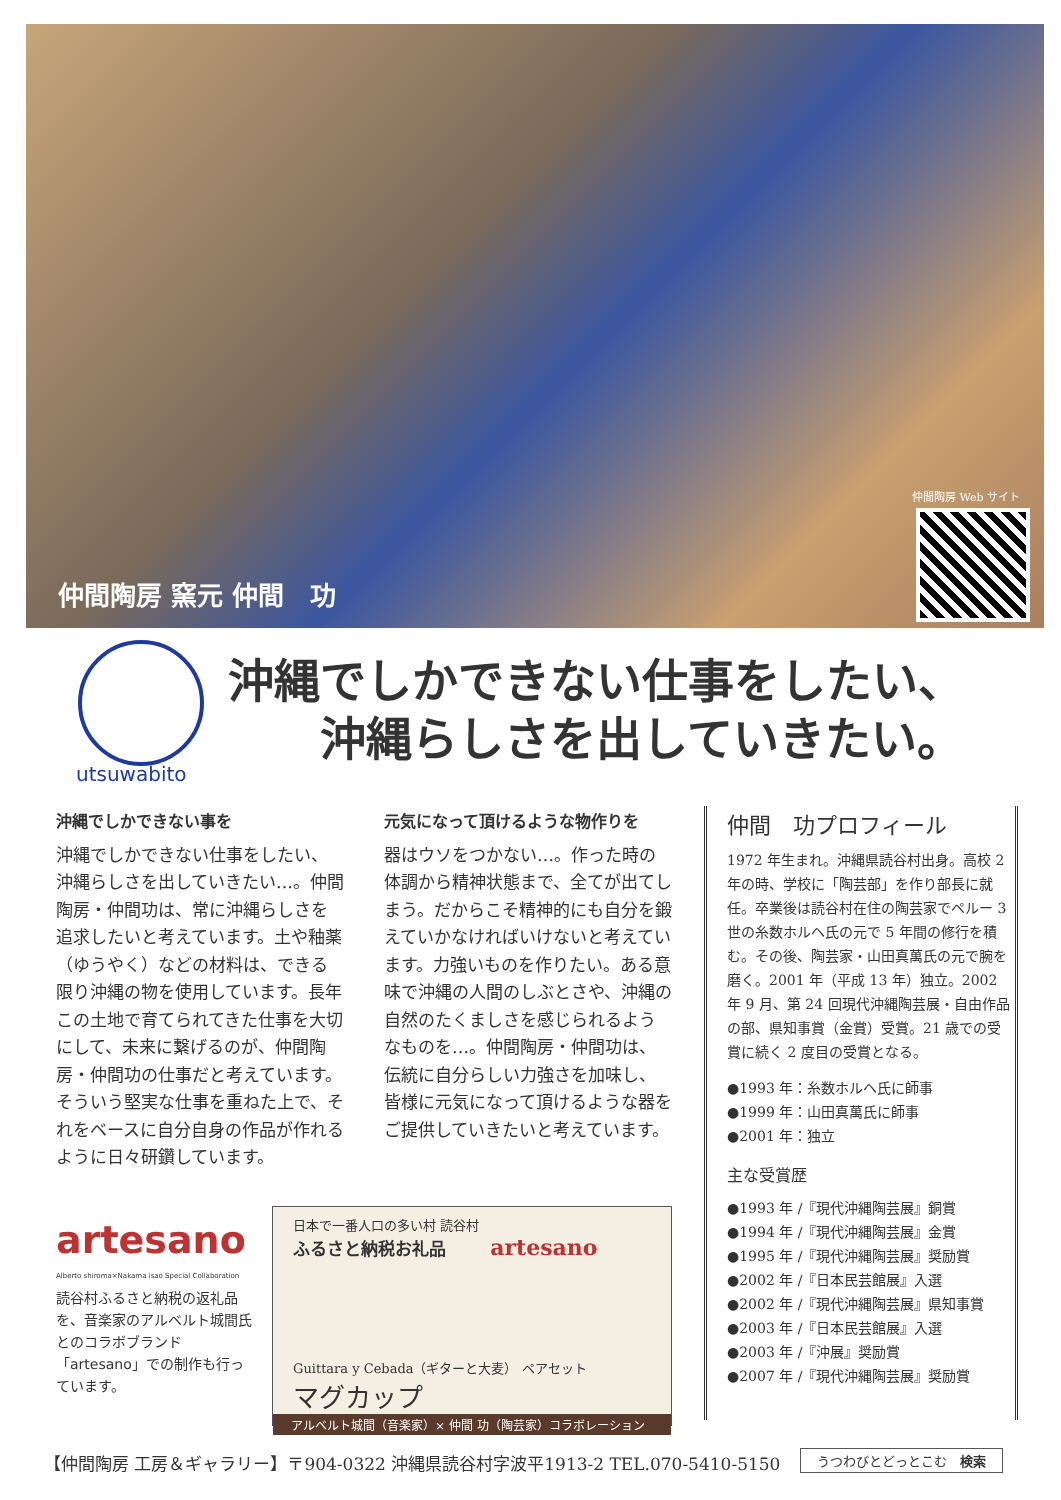仲間陶房 窯元 仲間　功
仲間陶房 Web サイト
utsuwabito
沖縄でしかできない仕事をしたい、
　　沖縄らしさを出していきたい。
沖縄でしかできない事を
沖縄でしかできない仕事をしたい、沖縄らしさを出していきたい…。仲間陶房・仲間功は、常に沖縄らしさを追求したいと考えています。土や釉薬（ゆうやく）などの材料は、できる限り沖縄の物を使用しています。長年この土地で育てられてきた仕事を大切にして、未来に繋げるのが、仲間陶房・仲間功の仕事だと考えています。そういう堅実な仕事を重ねた上で、それをベースに自分自身の作品が作れるように日々研鑽しています。
元気になって頂けるような物作りを
器はウソをつかない…。作った時の体調から精神状態まで、全てが出てしまう。だからこそ精神的にも自分を鍛えていかなければいけないと考えています。力強いものを作りたい。ある意味で沖縄の人間のしぶとさや、沖縄の自然のたくましさを感じられるようなものを…。仲間陶房・仲間功は、伝統に自分らしい力強さを加味し、皆様に元気になって頂けるような器をご提供していきたいと考えています。
仲間　功プロフィール
1972 年生まれ。沖縄県読谷村出身。高校 2 年の時、学校に「陶芸部」を作り部長に就任。卒業後は読谷村在住の陶芸家でペルー 3 世の糸数ホルヘ氏の元で 5 年間の修行を積む。その後、陶芸家・山田真萬氏の元で腕を磨く。2001 年（平成 13 年）独立。2002 年 9 月、第 24 回現代沖縄陶芸展・自由作品の部、県知事賞（金賞）受賞。21 歳での受賞に続く 2 度目の受賞となる。
●1993 年：糸数ホルヘ氏に師事
●1999 年：山田真萬氏に師事
●2001 年：独立
主な受賞歴
●1993 年 /『現代沖縄陶芸展』銅賞
●1994 年 /『現代沖縄陶芸展』金賞
●1995 年 /『現代沖縄陶芸展』奨励賞
●2002 年 /『日本民芸館展』入選
●2002 年 /『現代沖縄陶芸展』県知事賞
●2003 年 /『日本民芸館展』入選
●2003 年 /『沖展』奨励賞
●2007 年 /『現代沖縄陶芸展』奨励賞
artesano
Alberto shiroma×Nakama isao Special Collaboration
読谷村ふるさと納税の返礼品を、音楽家のアルベルト城間氏とのコラボブランド「artesano」での制作も行っています。
日本で一番人口の多い村 読谷村
ふるさと納税お礼品 artesano
Guittara y Cebada（ギターと大麦） ペアセット
マグカップ
アルベルト城間（音楽家）× 仲間 功（陶芸家）コラボレーション
【仲間陶房 工房＆ギャラリー】〒904-0322 沖縄県読谷村字波平1913-2 TEL.070-5410-5150
うつわびとどっとこむ　検索